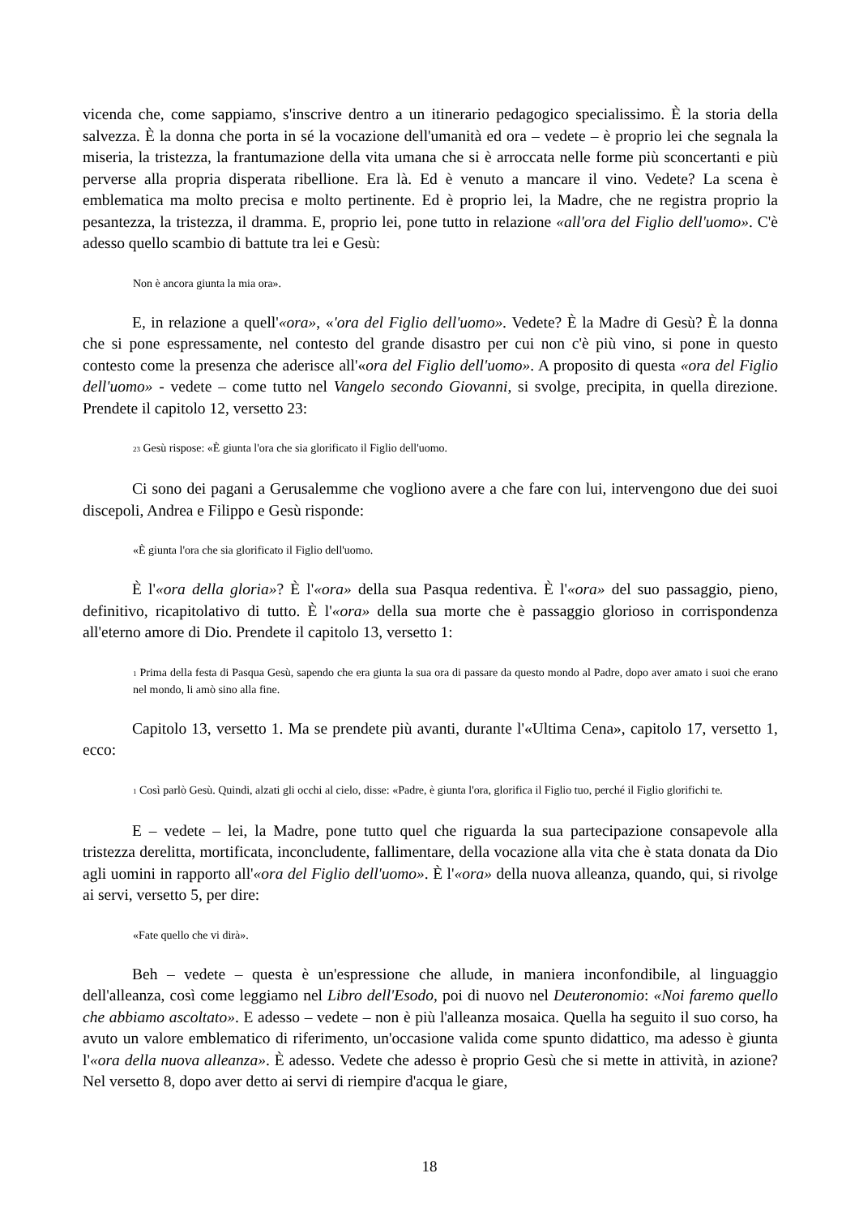vicenda che, come sappiamo, s'inscrive dentro a un itinerario pedagogico specialissimo. È la storia della salvezza. È la donna che porta in sé la vocazione dell'umanità ed ora – vedete – è proprio lei che segnala la miseria, la tristezza, la frantumazione della vita umana che si è arroccata nelle forme più sconcertanti e più perverse alla propria disperata ribellione. Era là. Ed è venuto a mancare il vino. Vedete? La scena è emblematica ma molto precisa e molto pertinente. Ed è proprio lei, la Madre, che ne registra proprio la pesantezza, la tristezza, il dramma. E, proprio lei, pone tutto in relazione «all'ora del Figlio dell'uomo». C'è adesso quello scambio di battute tra lei e Gesù:
Non è ancora giunta la mia ora».
E, in relazione a quell'«ora», «'ora del Figlio dell'uomo». Vedete? È la Madre di Gesù? È la donna che si pone espressamente, nel contesto del grande disastro per cui non c'è più vino, si pone in questo contesto come la presenza che aderisce all'«ora del Figlio dell'uomo». A proposito di questa «ora del Figlio dell'uomo» - vedete – come tutto nel Vangelo secondo Giovanni, si svolge, precipita, in quella direzione. Prendete il capitolo 12, versetto 23:
<sup>23</sup> Gesù rispose: «È giunta l'ora che sia glorificato il Figlio dell'uomo.
Ci sono dei pagani a Gerusalemme che vogliono avere a che fare con lui, intervengono due dei suoi discepoli, Andrea e Filippo e Gesù risponde:
«È giunta l'ora che sia glorificato il Figlio dell'uomo.
È l'«ora della gloria»? È l'«ora» della sua Pasqua redentiva. È l'«ora» del suo passaggio, pieno, definitivo, ricapitolativo di tutto. È l'«ora» della sua morte che è passaggio glorioso in corrispondenza all'eterno amore di Dio. Prendete il capitolo 13, versetto 1:
<sup>1</sup> Prima della festa di Pasqua Gesù, sapendo che era giunta la sua ora di passare da questo mondo al Padre, dopo aver amato i suoi che erano nel mondo, li amò sino alla fine.
Capitolo 13, versetto 1. Ma se prendete più avanti, durante l'«Ultima Cena», capitolo 17, versetto 1, ecco:
<sup>1</sup> Così parlò Gesù. Quindi, alzati gli occhi al cielo, disse: «Padre, è giunta l'ora, glorifica il Figlio tuo, perché il Figlio glorifichi te.
E – vedete – lei, la Madre, pone tutto quel che riguarda la sua partecipazione consapevole alla tristezza derelitta, mortificata, inconcludente, fallimentare, della vocazione alla vita che è stata donata da Dio agli uomini in rapporto all'«ora del Figlio dell'uomo». È l'«ora» della nuova alleanza, quando, qui, si rivolge ai servi, versetto 5, per dire:
«Fate quello che vi dirà».
Beh – vedete – questa è un'espressione che allude, in maniera inconfondibile, al linguaggio dell'alleanza, così come leggiamo nel Libro dell'Esodo, poi di nuovo nel Deuteronomio: «Noi faremo quello che abbiamo ascoltato». E adesso – vedete – non è più l'alleanza mosaica. Quella ha seguito il suo corso, ha avuto un valore emblematico di riferimento, un'occasione valida come spunto didattico, ma adesso è giunta l'«ora della nuova alleanza». È adesso. Vedete che adesso è proprio Gesù che si mette in attività, in azione? Nel versetto 8, dopo aver detto ai servi di riempire d'acqua le giare,
18